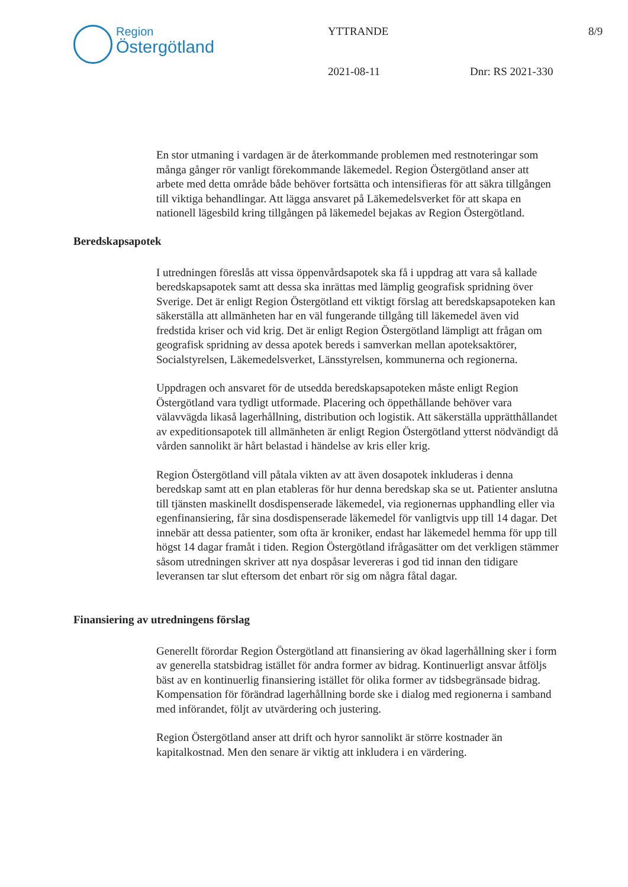Region
Östergötland
YTTRANDE 8/9
2021-08-11 Dnr: RS 2021-330
En stor utmaning i vardagen är de återkommande problemen med restnoteringar som många gånger rör vanligt förekommande läkemedel. Region Östergötland anser att arbete med detta område både behöver fortsätta och intensifieras för att säkra tillgången till viktiga behandlingar. Att lägga ansvaret på Läkemedelsverket för att skapa en nationell lägesbild kring tillgången på läkemedel bejakas av Region Östergötland.
Beredskapsapotek
I utredningen föreslås att vissa öppenvårdsapotek ska få i uppdrag att vara så kallade beredskapsapotek samt att dessa ska inrättas med lämplig geografisk spridning över Sverige. Det är enligt Region Östergötland ett viktigt förslag att beredskapsapoteken kan säkerställa att allmänheten har en väl fungerande tillgång till läkemedel även vid fredstida kriser och vid krig. Det är enligt Region Östergötland lämpligt att frågan om geografisk spridning av dessa apotek bereds i samverkan mellan apoteksaktörer, Socialstyrelsen, Läkemedelsverket, Länsstyrelsen, kommunerna och regionerna.
Uppdragen och ansvaret för de utsedda beredskapsapoteken måste enligt Region Östergötland vara tydligt utformade. Placering och öppethållande behöver vara välavvägda likaså lagerhållning, distribution och logistik. Att säkerställa upprätthållandet av expeditionsapotek till allmänheten är enligt Region Östergötland ytterst nödvändigt då vården sannolikt är hårt belastad i händelse av kris eller krig.
Region Östergötland vill påtala vikten av att även dosapotek inkluderas i denna beredskap samt att en plan etableras för hur denna beredskap ska se ut. Patienter anslutna till tjänsten maskinellt dosdispenserade läkemedel, via regionernas upphandling eller via egenfinansiering, får sina dosdispenserade läkemedel för vanligtvis upp till 14 dagar. Det innebär att dessa patienter, som ofta är kroniker, endast har läkemedel hemma för upp till högst 14 dagar framåt i tiden. Region Östergötland ifrågasätter om det verkligen stämmer såsom utredningen skriver att nya dospåsar levereras i god tid innan den tidigare leveransen tar slut eftersom det enbart rör sig om några fåtal dagar.
Finansiering av utredningens förslag
Generellt förordar Region Östergötland att finansiering av ökad lagerhållning sker i form av generella statsbidrag istället för andra former av bidrag. Kontinuerligt ansvar åtföljs bäst av en kontinuerlig finansiering istället för olika former av tidsbegränsade bidrag. Kompensation för förändrad lagerhållning borde ske i dialog med regionerna i samband med införandet, följt av utvärdering och justering.
Region Östergötland anser att drift och hyror sannolikt är större kostnader än kapitalkostnad. Men den senare är viktig att inkludera i en värdering.